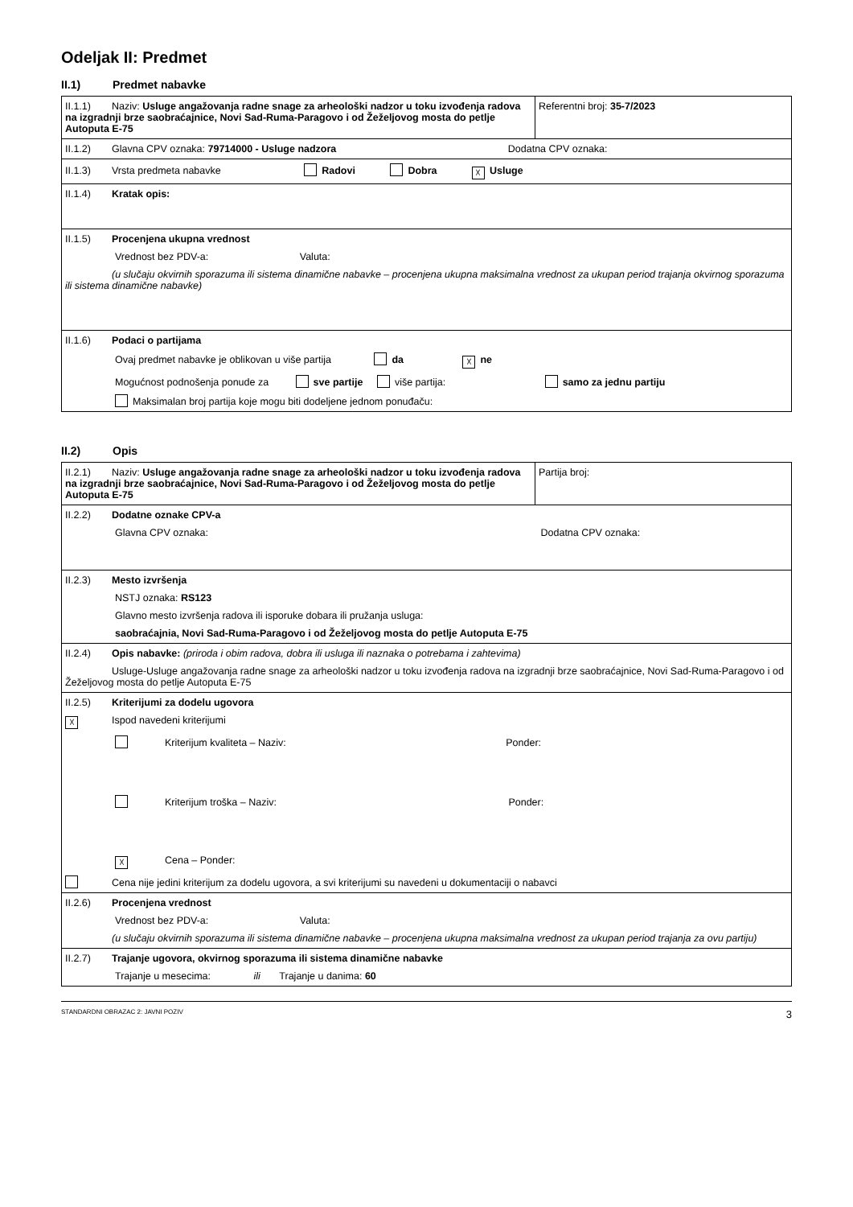Odeljak II: Predmet
II.1) Predmet nabavke
| II.1.1) Naziv: Usluge angažovanja radne snage za arheološki nadzor u toku izvođenja radova na izgradnji brze saobraćajnice, Novi Sad-Ruma-Paragovo i od Žeželjovog mosta do petlje Autoputa E-75 | Referentni broj: 35-7/2023 |
| II.1.2) Glavna CPV oznaka: 79714000 - Usluge nadzora Dodatna CPV oznaka: | |
| II.1.3) Vrsta predmeta nabavke Radovi Dobra ☓ Usluge | |
| II.1.4) Kratak opis: | |
| II.1.5) Procenjena ukupna vrednost Vrednost bez PDV-a: Valuta: (u slučaju okvirnih sporazuma ili sistema dinamične nabavke – procenjena ukupna maksimalna vrednost za ukupan period trajanja okvirnog sporazuma ili sistema dinamične nabavke) | |
| II.1.6) Podaci o partijama Ovaj predmet nabavke je oblikovan u više partija da ☓ ne Mogućnost podnošenja ponude za sve partije više partija: samo za jednu partiju Maksimalan broj partija koje mogu biti dodeljene jednom ponuđaču: | |
II.2) Opis
| II.2.1) Naziv: Usluge angažovanja radne snage za arheološki nadzor u toku izvođenja radova na izgradnji brze saobraćajnice, Novi Sad-Ruma-Paragovo i od Žeželjovog mosta do petlje Autoputa E-75 | Partija broj: |
| II.2.2) Dodatne oznake CPV-a Glavna CPV oznaka: Dodatna CPV oznaka: | |
| II.2.3) Mesto izvršenja NSTJ oznaka: RS123 Glavno mesto izvršenja radova ili isporuke dobara ili pružanja usluga: saobraćajnia, Novi Sad-Ruma-Paragovo i od Žeželjovog mosta do petlje Autoputa E-75 | |
| II.2.4) Opis nabavke: (priroda i obim radova, dobra ili usluga ili naznaka o potrebama i zahtevima) Usluge-Usluge angažovanja radne snage za arheološki nadzor u toku izvođenja radova na izgradnji brze saobraćajnice, Novi Sad-Ruma-Paragovo i od Žeželjovog mosta do petlje Autoputa E-75 | |
| II.2.5) Kriterijumi za dodelu ugovora ☓ Ispod navedeni kriterijumi Kriterijum kvaliteta – Naziv: Ponder: Kriterijum troška – Naziv: Ponder: ☓ Cena – Ponder: Cena nije jedini kriterijum za dodelu ugovora, a svi kriterijumi su navedeni u dokumentaciji o nabavci | |
| II.2.6) Procenjena vrednost Vrednost bez PDV-a: Valuta: (u slučaju okvirnih sporazuma ili sistema dinamične nabavke – procenjena ukupna maksimalna vrednost za ukupan period trajanja za ovu partiju) | |
| II.2.7) Trajanje ugovora, okvirnog sporazuma ili sistema dinamične nabavke Trajanje u mesecima: ili Trajanje u danima: 60 | |
STANDARDNI OBRAZAC 2: JAVNI POZIV 3